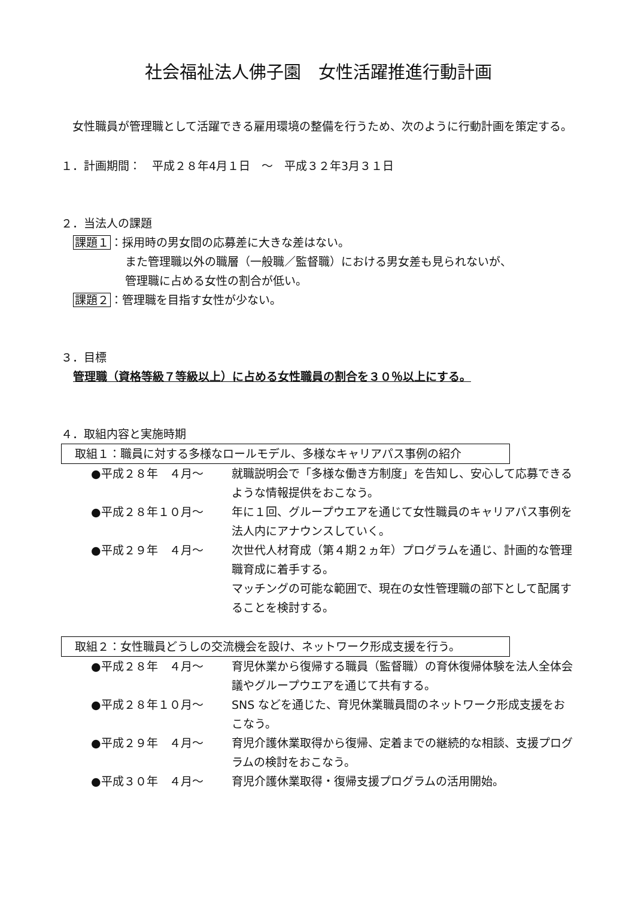社会福祉法人佛子園　女性活躍推進行動計画
　女性職員が管理職として活躍できる雇用環境の整備を行うため、次のように行動計画を策定する。
１．計画期間：　平成２８年4月１日　～　平成３２年3月３１日
２．当法人の課題
課題１：採用時の男女間の応募差に大きな差はない。
また管理職以外の職層（一般職／監督職）における男女差も見られないが、
管理職に占める女性の割合が低い。
課題２：管理職を目指す女性が少ない。
３．目標
管理職（資格等級７等級以上）に占める女性職員の割合を３０％以上にする。
４．取組内容と実施時期
取組１：職員に対する多様なロールモデル、多様なキャリアパス事例の紹介
●平成２８年　４月～ 就職説明会で「多様な働き方制度」を告知し、安心して応募できるような情報提供をおこなう。
●平成２８年１０月～ 年に１回、グループウエアを通じて女性職員のキャリアパス事例を法人内にアナウンスしていく。
●平成２９年　４月～ 次世代人材育成（第４期２ヵ年）プログラムを通じ、計画的な管理職育成に着手する。
マッチングの可能な範囲で、現在の女性管理職の部下として配属することを検討する。
取組２：女性職員どうしの交流機会を設け、ネットワーク形成支援を行う。
●平成２８年　４月～ 育児休業から復帰する職員（監督職）の育休復帰体験を法人全体会議やグループウエアを通じて共有する。
●平成２８年１０月～ SNS などを通じた、育児休業職員間のネットワーク形成支援をおこなう。
●平成２９年　４月～ 育児介護休業取得から復帰、定着までの継続的な相談、支援プログラムの検討をおこなう。
●平成３０年　４月～ 育児介護休業取得・復帰支援プログラムの活用開始。